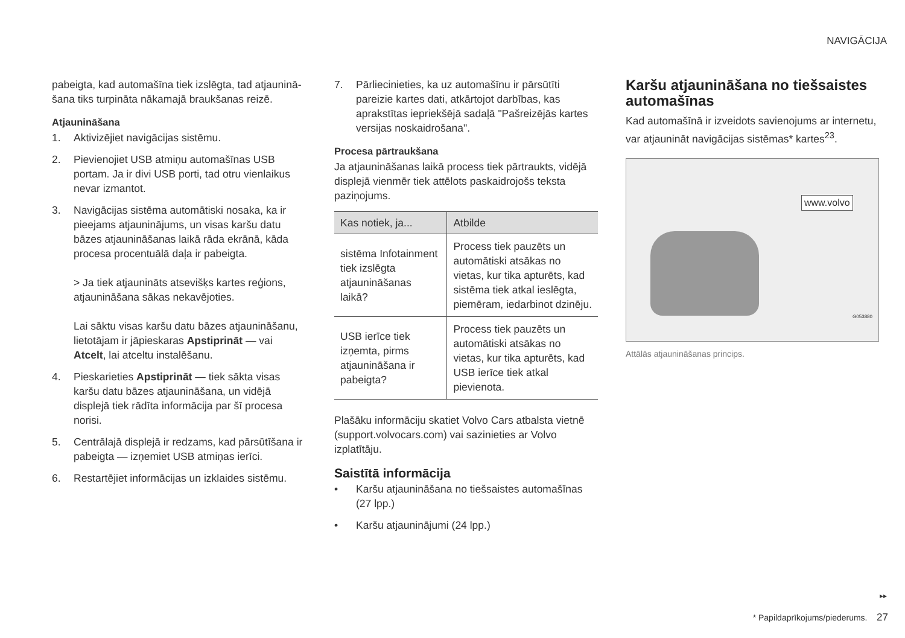NAVIGĀCIJA
pabeigta, kad automašīna tiek izslēgta, tad atjau­ninā­šana tiks turpināta nākamajā braukšanas reizē.
Atjaunināšana
1. Aktivizējiet navigācijas sistēmu.
2. Pievienojiet USB atmiņu automašīnas USB portam. Ja ir divi USB porti, tad otru vienlai­kus nevar izmantot.
3. Navigācijas sistēma automātiski nosaka, ka ir pieejams atjauninājums, un visas karšu datu bāzes atjaunināšanas laikā rāda ekrānā, kāda procesa procentuālā daļa ir pabeigta.
> Ja tiek atjaunināts atsevišķs kartes reģions, atjaunināšana sākas nekavējoties.
Lai sāktu visas karšu datu bāzes atjauni­nāšanu, lietotājam ir jāpieskaras Apstiprināt — vai Atcelt, lai atceltu instalēšanu.
4. Pieskarieties Apstiprināt — tiek sākta visas karšu datu bāzes atjaunināšana, un vidējā displejā tiek rādīta informācija par šī procesa norisi.
5. Centrālajā displejā ir redzams, kad pārsūtī­šana ir pabeigta — izņemiet USB atmiņas ierīci.
6. Restartējiet informācijas un izklaides sistēmu.
7. Pārliecinieties, ka uz automašīnu ir pārsūtīti pareizie kartes dati, atkārtojot darbības, kas aprakstītas iepriekšējā sadaļā "Pašreizējās kartes versijas noskaidrošana".
Procesa pārtraukšana
Ja atjaunināšanas laikā process tiek pārtraukts, vidējā displejā vienmēr tiek attēlots paskaidrojošs teksta paziņojums.
| Kas notiek, ja... | Atbilde |
| --- | --- |
| sistēma Infotain­ment tiek izslēgta atjaunināšanas laikā? | Process tiek pauzēts un automātiski atsākas no vietas, kur tika apturēts, kad sistēma tiek atkal ieslēgta, piemēram, iedar­binot dzinēju. |
| USB ierīce tiek izņemta, pirms atjaunināšana ir pabeigta? | Process tiek pauzēts un automātiski atsākas no vietas, kur tika apturēts, kad USB ierīce tiek atkal pievienota. |
Plašāku informāciju skatiet Volvo Cars atbalsta vietnē (support.volvocars.com) vai sazinieties ar Volvo izplatītāju.
Saistītā informācija
• Karšu atjaunināšana no tiešsaistes automašī­nas (27 lpp.)
• Karšu atjauninājumi (24 lpp.)
Karšu atjaunināšana no tiešsaistes automašīnas
Kad automašīnā ir izveidots savienojums ar inter­netu, var atjaunināt navigācijas sistēmas* kar­tes<sup>23</sup>.
www.volvo
G053880
Attālās atjaunināšanas princips.
▸▸
* Papildaprīkojums/piederums. 27